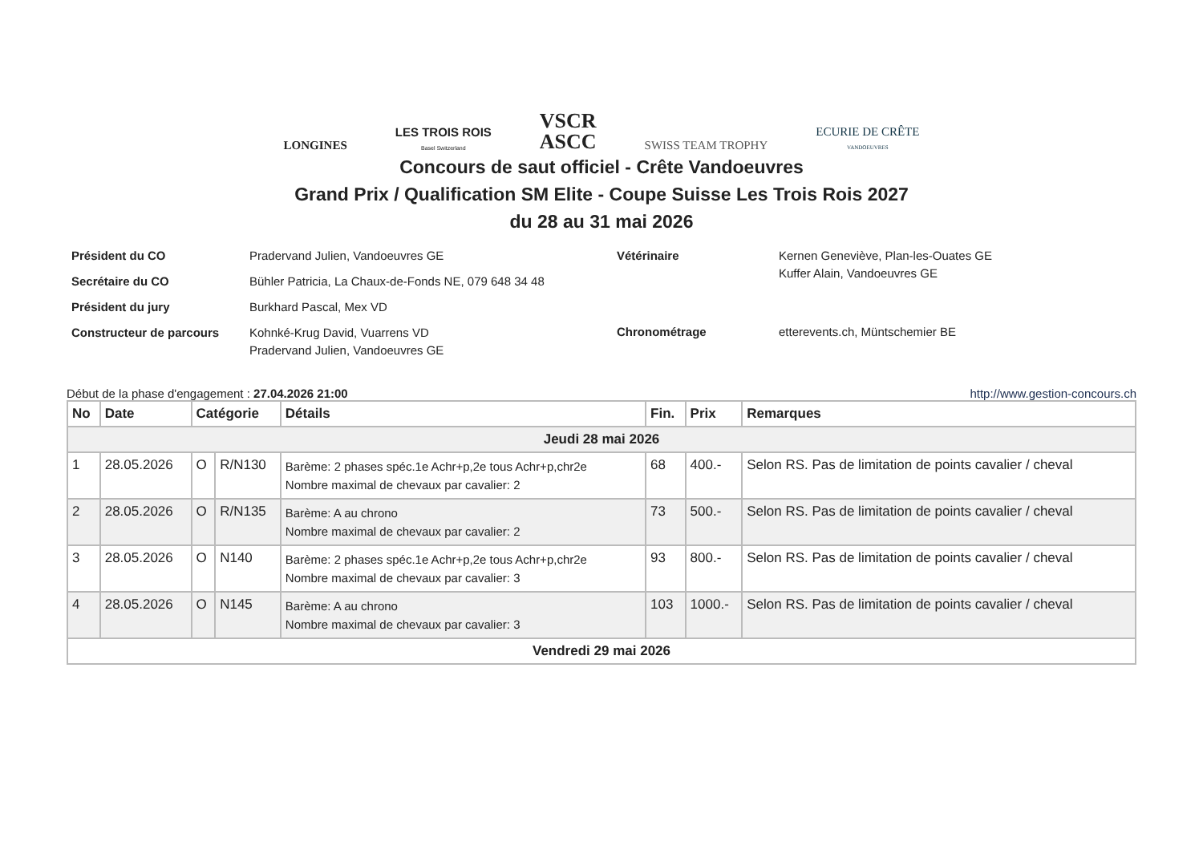LONGINES
LES TROIS ROIS
Basel Switzerland
VSCR
ASCC
SWISS TEAM TROPHY
ECURIE DE CRÊTE
VANDOEUVRES
Concours de saut officiel - Crête Vandoeuvres
Grand Prix / Qualification SM Elite - Coupe Suisse Les Trois Rois 2027
du 28 au 31 mai 2026
| Président du CO | Pradervand Julien, Vandoeuvres GE |
| Secrétaire du CO | Bühler Patricia, La Chaux-de-Fonds NE, 079 648 34 48 |
| Président du jury | Burkhard Pascal, Mex VD |
| Constructeur de parcours | Kohnké-Krug David, Vuarrens VD Pradervand Julien, Vandoeuvres GE |
| Vétérinaire | Kernen Geneviève, Plan-les-Ouates GE Kuffer Alain, Vandoeuvres GE |
| Chronométrage | etterevents.ch, Müntschemier BE |
Début de la phase d'engagement : 27.04.2026 21:00 http://www.gestion-concours.ch
| No | Date | Catégorie | | Détails | Fin. | Prix | Remarques |
| --- | --- | --- | --- | --- | --- | --- | --- |
| Jeudi 28 mai 2026 | | | | | | | |
| 1 | 28.05.2026 | O | R/N130 | Barème: 2 phases spéc.1e Achr+p,2e tous Achr+p,chr2e Nombre maximal de chevaux par cavalier: 2 | 68 | 400.- | Selon RS. Pas de limitation de points cavalier / cheval |
| 2 | 28.05.2026 | O | R/N135 | Barème: A au chrono Nombre maximal de chevaux par cavalier: 2 | 73 | 500.- | Selon RS. Pas de limitation de points cavalier / cheval |
| 3 | 28.05.2026 | O | N140 | Barème: 2 phases spéc.1e Achr+p,2e tous Achr+p,chr2e Nombre maximal de chevaux par cavalier: 3 | 93 | 800.- | Selon RS. Pas de limitation de points cavalier / cheval |
| 4 | 28.05.2026 | O | N145 | Barème: A au chrono Nombre maximal de chevaux par cavalier: 3 | 103 | 1000.- | Selon RS. Pas de limitation de points cavalier / cheval |
| Vendredi 29 mai 2026 | | | | | | | |